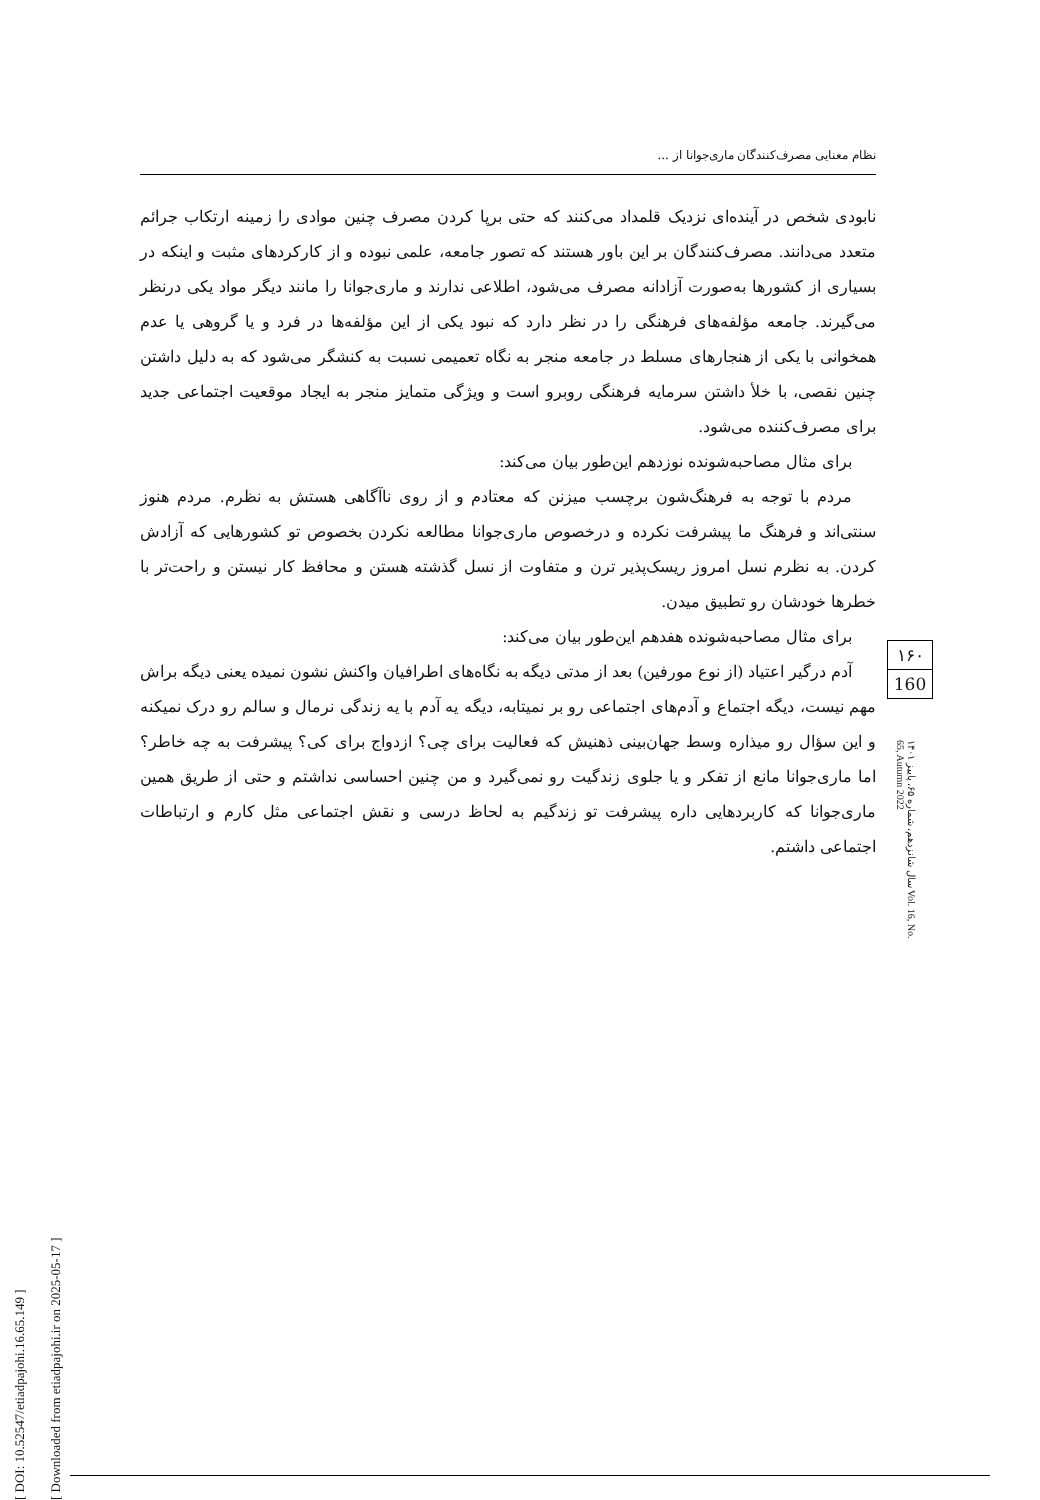[ DOI: 10.52547/etiadpajohi.16.65.149 ]
[ Downloaded from etiadpajohi.ir on 2025-05-17 ]
نظام معنایی مصرف‌کنندگان ماری‌جوانا از ...
نابودی شخص در آینده‌ای نزدیک قلمداد می‌کنند که حتی برپا کردن مصرف چنین موادی را زمینه ارتکاب جرائم متعدد می‌دانند. مصرف‌کنندگان بر این باور هستند که تصور جامعه، علمی نبوده و از کارکردهای مثبت و اینکه در بسیاری از کشورها به‌صورت آزادانه مصرف می‌شود، اطلاعی ندارند و ماری‌جوانا را مانند دیگر مواد یکی درنظر می‌گیرند. جامعه مؤلفه‌های فرهنگی را در نظر دارد که نبود یکی از این مؤلفه‌ها در فرد و یا گروهی یا عدم همخوانی با یکی از هنجارهای مسلط در جامعه منجر به نگاه تعمیمی نسبت به کنشگر می‌شود که به دلیل داشتن چنین نقصی، با خلأ داشتن سرمایه فرهنگی روبرو است و ویژگی متمایز منجر به ایجاد موقعیت اجتماعی جدید برای مصرف‌کننده می‌شود.
برای مثال مصاحبه‌شونده نوزدهم این‌طور بیان می‌کند:
مردم با توجه به فرهنگ‌شون برچسب میزنن که معتادم و از روی ناآگاهی هستش به نظرم. مردم هنوز سنتی‌اند و فرهنگ ما پیشرفت نکرده و درخصوص ماری‌جوانا مطالعه نکردن بخصوص تو کشورهایی که آزادش کردن. به نظرم نسل امروز ریسک‌پذیر ترن و متفاوت از نسل گذشته هستن و محافظ کار نیستن و راحت‌تر با خطرها خودشان رو تطبیق میدن.
برای مثال مصاحبه‌شونده هفدهم این‌طور بیان می‌کند:
آدم درگیر اعتیاد (از نوع مورفین) بعد از مدتی دیگه به نگاه‌های اطرافیان واکنش نشون نمیده یعنی دیگه براش مهم نیست، دیگه اجتماع و آدم‌های اجتماعی رو بر نمیتابه، دیگه یه آدم با یه زندگی نرمال و سالم رو درک نمیکنه و این سؤال رو میذاره وسط جهان‌بینی ذهنیش که فعالیت برای چی؟ ازدواج برای کی؟ پیشرفت به چه خاطر؟ اما ماری‌جوانا مانع از تفکر و یا جلوی زندگیت رو نمی‌گیرد و من چنین احساسی نداشتم و حتی از طریق همین ماری‌جوانا که کاربردهایی داره پیشرفت تو زندگیم به لحاظ درسی و نقش اجتماعی مثل کارم و ارتباطات اجتماعی داشتم.
۱۶۰
160
سال شانزدهم، شماره ۶۵، پاییز ۱۴۰۱ Vol. 16, No. 65, Autumn 2022